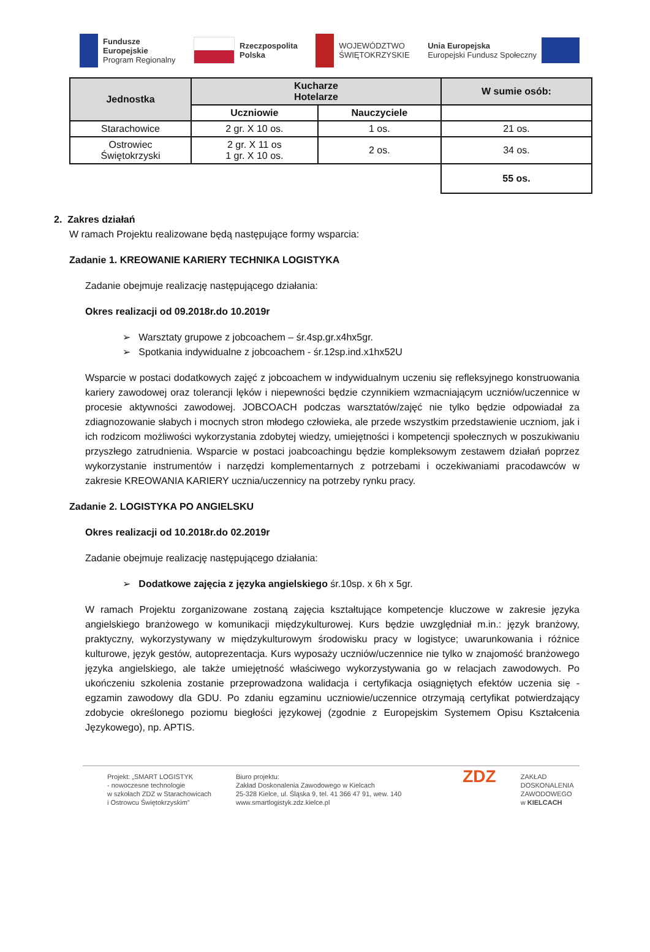Fundusze
Europejskie
Program Regionalny
Rzeczpospolita
Polska
WOJEWÓDZTWO
ŚWIĘTOKRZYSKIE
Unia Europejska
Europejski Fundusz Społeczny
| Jednostka | Kucharze Hotelarze | | W sumie osób: |
| --- | --- | --- | --- |
| | Uczniowie | Nauczyciele | |
| Starachowice | 2 gr. X 10 os. | 1 os. | 21 os. |
| Ostrowiec Świętokrzyski | 2 gr. X 11 os 1 gr. X 10 os. | 2 os. | 34 os. |
| | | | 55 os. |
2. Zakres działań
W ramach Projektu realizowane będą następujące formy wsparcia:
Zadanie 1. KREOWANIE KARIERY TECHNIKA LOGISTYKA
Zadanie obejmuje realizację następującego działania:
Okres realizacji od 09.2018r.do 10.2019r
➢ Warsztaty grupowe z jobcoachem – śr.4sp.gr.x4hx5gr.
➢ Spotkania indywidualne z jobcoachem - śr.12sp.ind.x1hx52U
Wsparcie w postaci dodatkowych zajęć z jobcoachem w indywidualnym uczeniu się refleksyjnego konstruowania kariery zawodowej oraz tolerancji lęków i niepewności będzie czynnikiem wzmacniającym uczniów/uczennice w procesie aktywności zawodowej. JOBCOACH podczas warsztatów/zajęć nie tylko będzie odpowiadał za zdiagnozowanie słabych i mocnych stron młodego człowieka, ale przede wszystkim przedstawienie uczniom, jak i ich rodzicom możliwości wykorzystania zdobytej wiedzy, umiejętności i kompetencji społecznych w poszukiwaniu przyszłego zatrudnienia. Wsparcie w postaci joabcoachingu będzie kompleksowym zestawem działań poprzez wykorzystanie instrumentów i narzędzi komplementarnych z potrzebami i oczekiwaniami pracodawców w zakresie KREOWANIA KARIERY ucznia/uczennicy na potrzeby rynku pracy.
Zadanie 2. LOGISTYKA PO ANGIELSKU
Okres realizacji od 10.2018r.do 02.2019r
Zadanie obejmuje realizację następującego działania:
➢ Dodatkowe zajęcia z języka angielskiego śr.10sp. x 6h x 5gr.
W ramach Projektu zorganizowane zostaną zajęcia kształtujące kompetencje kluczowe w zakresie języka angielskiego branżowego w komunikacji międzykulturowej. Kurs będzie uwzględniał m.in.: język branżowy, praktyczny, wykorzystywany w międzykulturowym środowisku pracy w logistyce; uwarunkowania i różnice kulturowe, język gestów, autoprezentacja. Kurs wyposaży uczniów/uczennice nie tylko w znajomość branżowego języka angielskiego, ale także umiejętność właściwego wykorzystywania go w relacjach zawodowych. Po ukończeniu szkolenia zostanie przeprowadzona walidacja i certyfikacja osiągniętych efektów uczenia się - egzamin zawodowy dla GDU. Po zdaniu egzaminu uczniowie/uczennice otrzymają certyfikat potwierdzający zdobycie określonego poziomu biegłości językowej (zgodnie z Europejskim Systemem Opisu Kształcenia Językowego), np. APTIS.
Projekt: „SMART LOGISTYK
- nowoczesne technologie
w szkołach ZDZ w Starachowicach
i Ostrowcu Świętokrzyskim”
Biuro projektu:
Zakład Doskonalenia Zawodowego w Kielcach
25-328 Kielce, ul. Śląska 9, tel. 41 366 47 91, wew. 140
www.smartlogistyk.zdz.kielce.pl
ZDZ
ZAKŁAD
DOSKONALENIA
ZAWODOWEGO
w KIELCACH